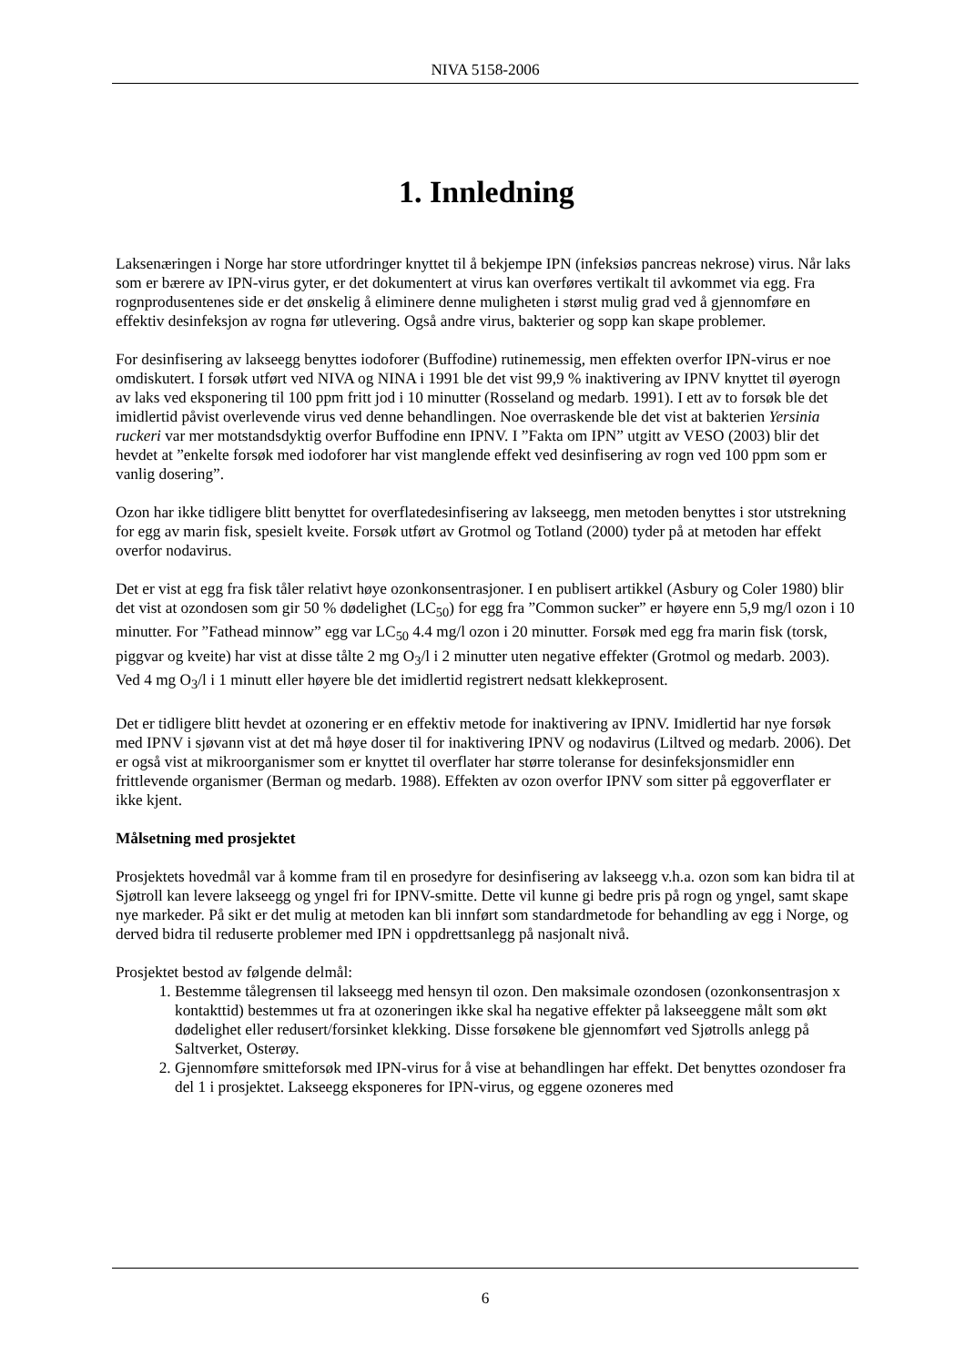NIVA 5158-2006
1. Innledning
Laksenæringen i Norge har store utfordringer knyttet til å bekjempe IPN (infeksiøs pancreas nekrose) virus. Når laks som er bærere av IPN-virus gyter, er det dokumentert at virus kan overføres vertikalt til avkommet via egg. Fra rognprodusentenes side er det ønskelig å eliminere denne muligheten i størst mulig grad ved å gjennomføre en effektiv desinfeksjon av rogna før utlevering. Også andre virus, bakterier og sopp kan skape problemer.
For desinfisering av lakseegg benyttes iodoforer (Buffodine) rutinemessig, men effekten overfor IPN-virus er noe omdiskutert. I forsøk utført ved NIVA og NINA i 1991 ble det vist 99,9 % inaktivering av IPNV knyttet til øyerogn av laks ved eksponering til 100 ppm fritt jod i 10 minutter (Rosseland og medarb. 1991). I ett av to forsøk ble det imidlertid påvist overlevende virus ved denne behandlingen. Noe overraskende ble det vist at bakterien Yersinia ruckeri var mer motstandsdyktig overfor Buffodine enn IPNV. I ”Fakta om IPN” utgitt av VESO (2003) blir det hevdet at ”enkelte forsøk med iodoforer har vist manglende effekt ved desinfisering av rogn ved 100 ppm som er vanlig dosering”.
Ozon har ikke tidligere blitt benyttet for overflatedesinfisering av lakseegg, men metoden benyttes i stor utstrekning for egg av marin fisk, spesielt kveite. Forsøk utført av Grotmol og Totland (2000) tyder på at metoden har effekt overfor nodavirus.
Det er vist at egg fra fisk tåler relativt høye ozonkonsentrasjoner. I en publisert artikkel (Asbury og Coler 1980) blir det vist at ozondosen som gir 50 % dødelighet (LC<sub>50</sub>) for egg fra ”Common sucker” er høyere enn 5,9 mg/l ozon i 10 minutter. For ”Fathead minnow” egg var LC<sub>50</sub> 4.4 mg/l ozon i 20 minutter. Forsøk med egg fra marin fisk (torsk, piggvar og kveite) har vist at disse tålte 2 mg O<sub>3</sub>/l i 2 minutter uten negative effekter (Grotmol og medarb. 2003). Ved 4 mg O<sub>3</sub>/l i 1 minutt eller høyere ble det imidlertid registrert nedsatt klekkeprosent.
Det er tidligere blitt hevdet at ozonering er en effektiv metode for inaktivering av IPNV. Imidlertid har nye forsøk med IPNV i sjøvann vist at det må høye doser til for inaktivering IPNV og nodavirus (Liltved og medarb. 2006). Det er også vist at mikroorganismer som er knyttet til overflater har større toleranse for desinfeksjonsmidler enn frittlevende organismer (Berman og medarb. 1988). Effekten av ozon overfor IPNV som sitter på eggoverflater er ikke kjent.
Målsetning med prosjektet
Prosjektets hovedmål var å komme fram til en prosedyre for desinfisering av lakseegg v.h.a. ozon som kan bidra til at Sjøtroll kan levere lakseegg og yngel fri for IPNV-smitte. Dette vil kunne gi bedre pris på rogn og yngel, samt skape nye markeder. På sikt er det mulig at metoden kan bli innført som standardmetode for behandling av egg i Norge, og derved bidra til reduserte problemer med IPN i oppdrettsanlegg på nasjonalt nivå.
Prosjektet bestod av følgende delmål:
1. Bestemme tålegrensen til lakseegg med hensyn til ozon. Den maksimale ozondosen (ozonkonsentrasjon x kontakttid) bestemmes ut fra at ozoneringen ikke skal ha negative effekter på lakseeggene målt som økt dødelighet eller redusert/forsinket klekking. Disse forsøkene ble gjennomført ved Sjøtrolls anlegg på Saltverket, Osterøy.
2. Gjennomføre smitteforsøk med IPN-virus for å vise at behandlingen har effekt. Det benyttes ozondoser fra del 1 i prosjektet. Lakseegg eksponeres for IPN-virus, og eggene ozoneres med
6